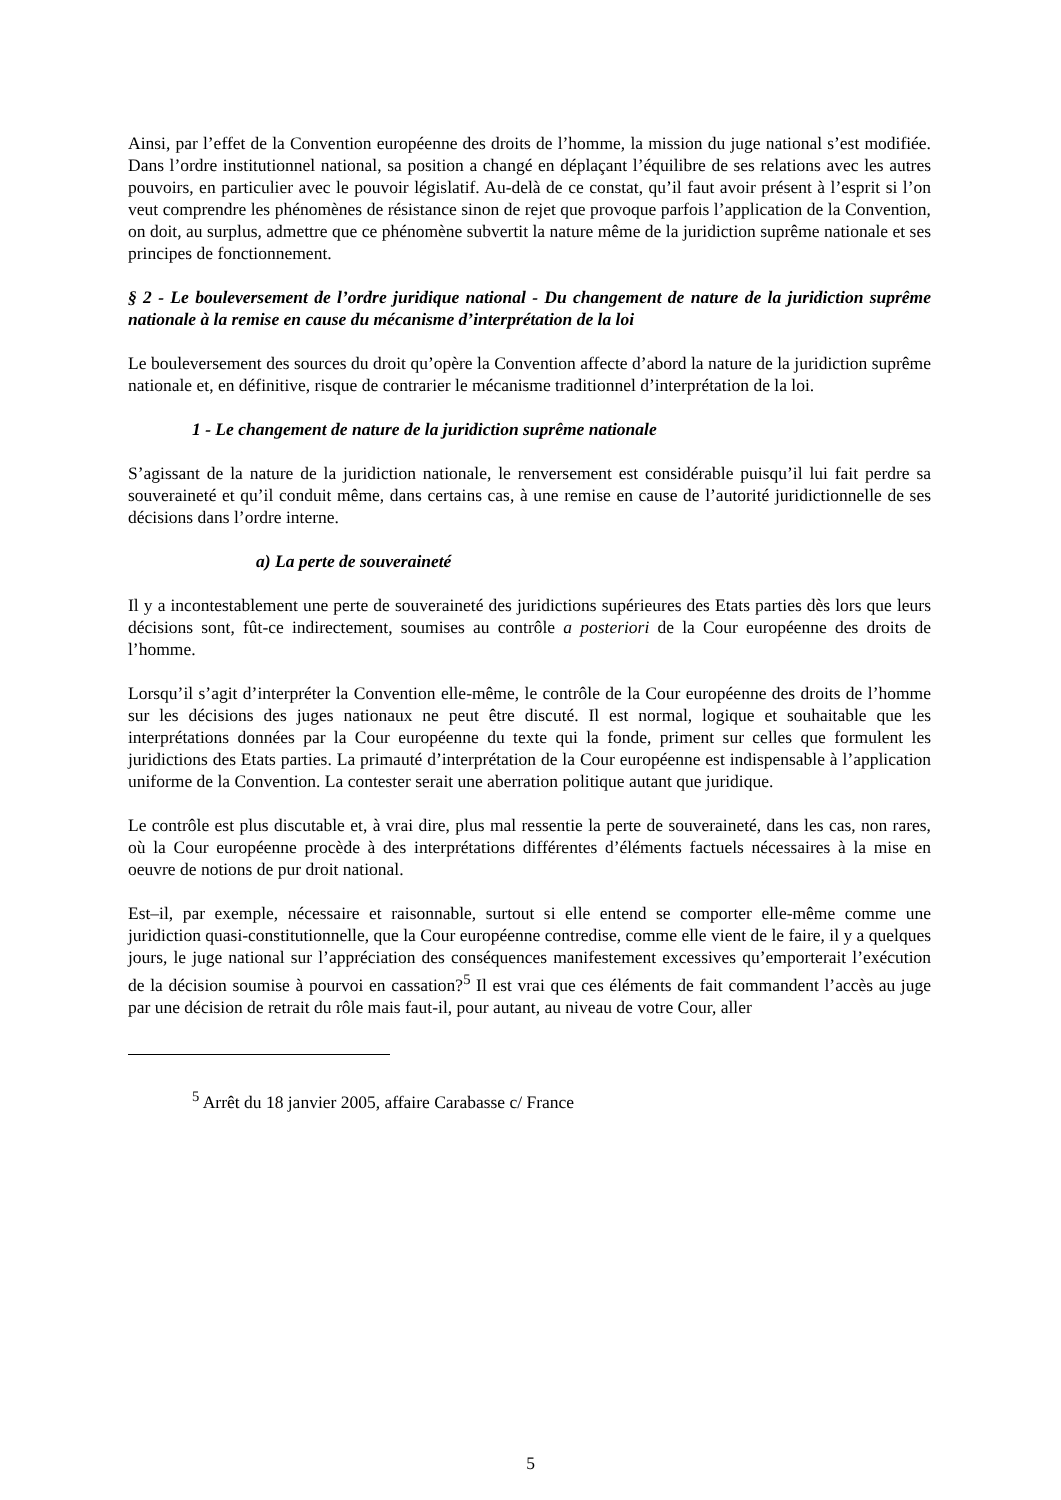Ainsi, par l’effet de la Convention européenne des droits de l’homme, la mission du juge national s’est modifiée. Dans l’ordre institutionnel national, sa position a changé en déplaçant l’équilibre de ses relations avec les autres pouvoirs, en particulier avec le pouvoir législatif. Au-delà de ce constat, qu’il faut avoir présent à l’esprit si l’on veut comprendre les phénomènes de résistance sinon de rejet que provoque parfois l’application de la Convention, on doit, au surplus, admettre que ce phénomène subvertit la nature même de la juridiction suprême nationale et ses principes de fonctionnement.
§ 2 - Le bouleversement de l’ordre juridique national - Du changement de nature de la juridiction suprême nationale à la remise en cause du mécanisme d’interprétation de la loi
Le bouleversement des sources du droit qu’opère la Convention affecte d’abord la nature de la juridiction suprême nationale et, en définitive, risque de contrarier le mécanisme traditionnel d’interprétation de la loi.
1 - Le changement de nature de la juridiction suprême nationale
S’agissant de la nature de la juridiction nationale, le renversement est considérable puisqu’il lui fait perdre sa souveraineté et qu’il conduit même, dans certains cas, à une remise en cause de l’autorité juridictionnelle de ses décisions dans l’ordre interne.
a) La perte de souveraineté
Il y a incontestablement une perte de souveraineté des juridictions supérieures des Etats parties dès lors que leurs décisions sont, fût-ce indirectement, soumises au contrôle a posteriori de la Cour européenne des droits de l’homme.
Lorsqu’il s’agit d’interpréter la Convention elle-même, le contrôle de la Cour européenne des droits de l’homme sur les décisions des juges nationaux ne peut être discuté. Il est normal, logique et souhaitable que les interprétations données par la Cour européenne du texte qui la fonde, priment sur celles que formulent les juridictions des Etats parties. La primauté d’interprétation de la Cour européenne est indispensable à l’application uniforme de la Convention. La contester serait une aberration politique autant que juridique.
Le contrôle est plus discutable et, à vrai dire, plus mal ressentie la perte de souveraineté, dans les cas, non rares, où la Cour européenne procède à des interprétations différentes d’éléments factuels nécessaires à la mise en oeuvre de notions de pur droit national.
Est–il, par exemple, nécessaire et raisonnable, surtout si elle entend se comporter elle-même comme une juridiction quasi-constitutionnelle, que la Cour européenne contredise, comme elle vient de le faire, il y a quelques jours, le juge national sur l’appréciation des conséquences manifestement excessives qu’emporterait l’exécution de la décision soumise à pourvoi en cassation?<sup>5</sup> Il est vrai que ces éléments de fait commandent l’accès au juge par une décision de retrait du rôle mais faut-il, pour autant, au niveau de votre Cour, aller
<sup>5</sup> Arrêt du 18 janvier 2005, affaire Carabasse c/ France
5